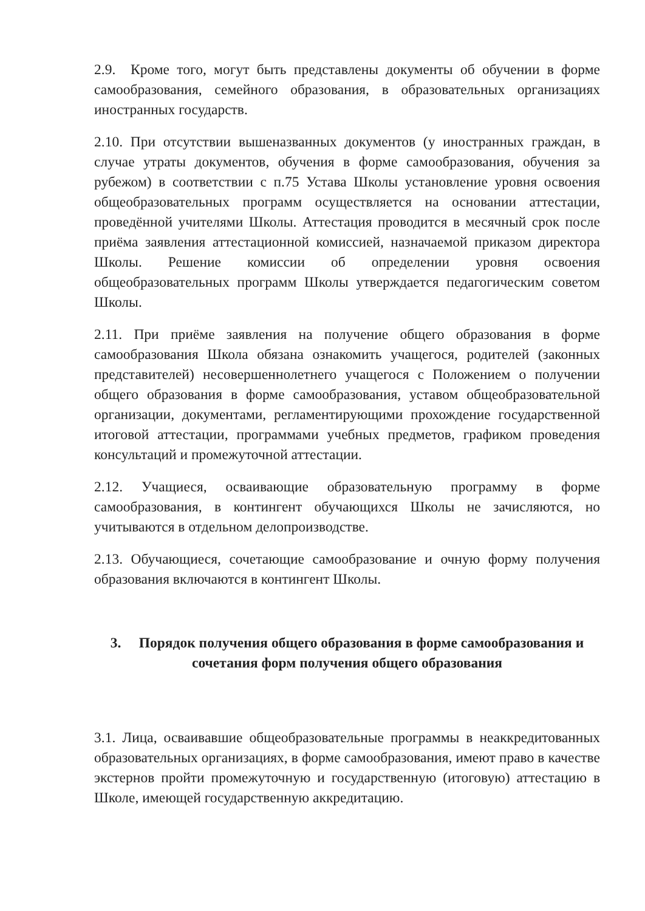2.9. Кроме того, могут быть представлены документы об обучении в форме самообразования, семейного образования, в образовательных организациях иностранных государств.
2.10. При отсутствии вышеназванных документов (у иностранных граждан, в случае утраты документов, обучения в форме самообразования, обучения за рубежом) в соответствии с п.75 Устава Школы установление уровня освоения общеобразовательных программ осуществляется на основании аттестации, проведённой учителями Школы. Аттестация проводится в месячный срок после приёма заявления аттестационной комиссией, назначаемой приказом директора Школы. Решение комиссии об определении уровня освоения общеобразовательных программ Школы утверждается педагогическим советом Школы.
2.11. При приёме заявления на получение общего образования в форме самообразования Школа обязана ознакомить учащегося, родителей (законных представителей) несовершеннолетнего учащегося с Положением о получении общего образования в форме самообразования, уставом общеобразовательной организации, документами, регламентирующими прохождение государственной итоговой аттестации, программами учебных предметов, графиком проведения консультаций и промежуточной аттестации.
2.12. Учащиеся, осваивающие образовательную программу в форме самообразования, в контингент обучающихся Школы не зачисляются, но учитываются в отдельном делопроизводстве.
2.13. Обучающиеся, сочетающие самообразование и очную форму получения образования включаются в контингент Школы.
3. Порядок получения общего образования в форме самообразования и сочетания форм получения общего образования
3.1. Лица, осваивавшие общеобразовательные программы в неаккредитованных образовательных организациях, в форме самообразования, имеют право в качестве экстернов пройти промежуточную и государственную (итоговую) аттестацию в Школе, имеющей государственную аккредитацию.